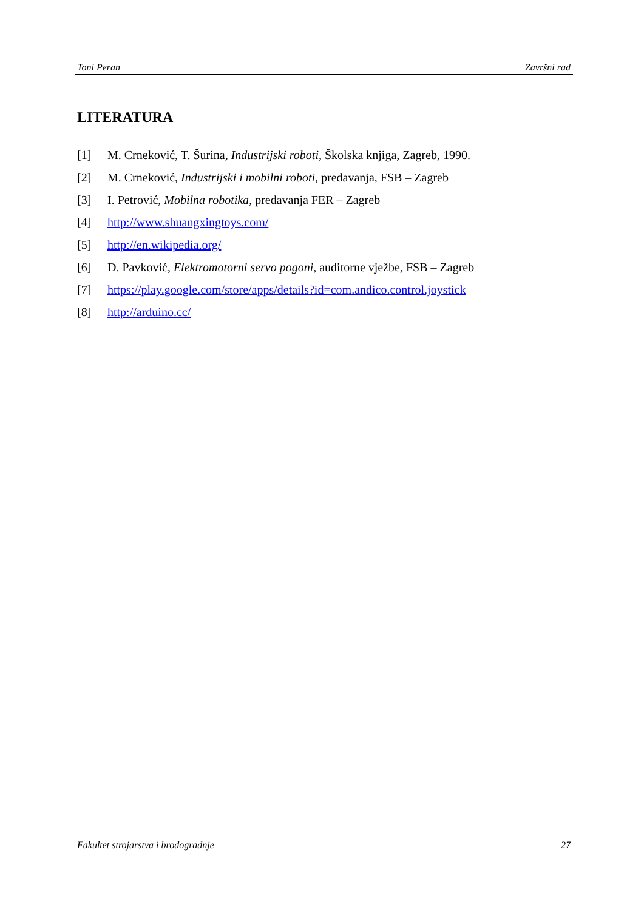Toni Peran Završni rad
LITERATURA
[1] M. Crneković, T. Šurina, Industrijski roboti, Školska knjiga, Zagreb, 1990.
[2] M. Crneković, Industrijski i mobilni roboti, predavanja, FSB – Zagreb
[3] I. Petrović, Mobilna robotika, predavanja FER – Zagreb
[4] http://www.shuangxingtoys.com/
[5] http://en.wikipedia.org/
[6] D. Pavković, Elektromotorni servo pogoni, auditorne vježbe, FSB – Zagreb
[7] https://play.google.com/store/apps/details?id=com.andico.control.joystick
[8] http://arduino.cc/
Fakultet strojarstva i brodogradnje 27